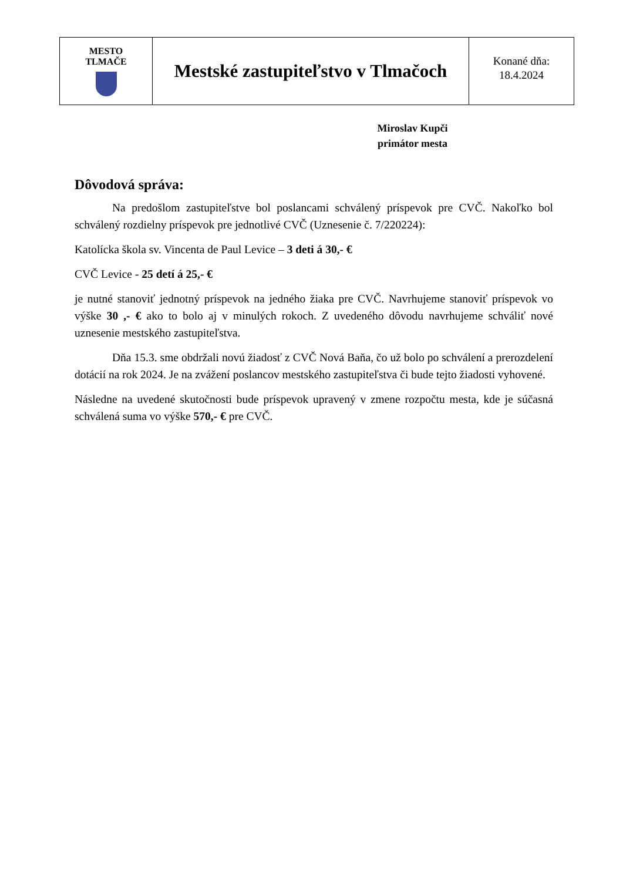| MESTO TLMAČE | Mestské zastupiteľstvo v Tlmačoch | Konané dňa: 18.4.2024 |
Miroslav Kupči
primátor mesta
Dôvodová správa:
Na predošlom zastupiteľstve bol poslancami schválený príspevok pre CVČ. Nakoľko bol schválený rozdielny príspevok pre jednotlivé CVČ (Uznesenie č. 7/220224):
Katolícka škola sv. Vincenta de Paul Levice – 3 deti á 30,- €
CVČ Levice - 25 detí á 25,- €
je nutné stanoviť jednotný príspevok na jedného žiaka pre CVČ. Navrhujeme stanoviť príspevok vo výške 30 ,- € ako to bolo aj v minulých rokoch. Z uvedeného dôvodu navrhujeme schváliť nové uznesenie mestského zastupiteľstva.
Dňa 15.3. sme obdržali novú žiadosť z CVČ Nová Baňa, čo už bolo po schválení a prerozdelení dotácií na rok 2024. Je na zvážení poslancov mestského zastupiteľstva či bude tejto žiadosti vyhovené.
Následne na uvedené skutočnosti bude príspevok upravený v zmene rozpočtu mesta, kde je súčasná schválená suma vo výške 570,- € pre CVČ.